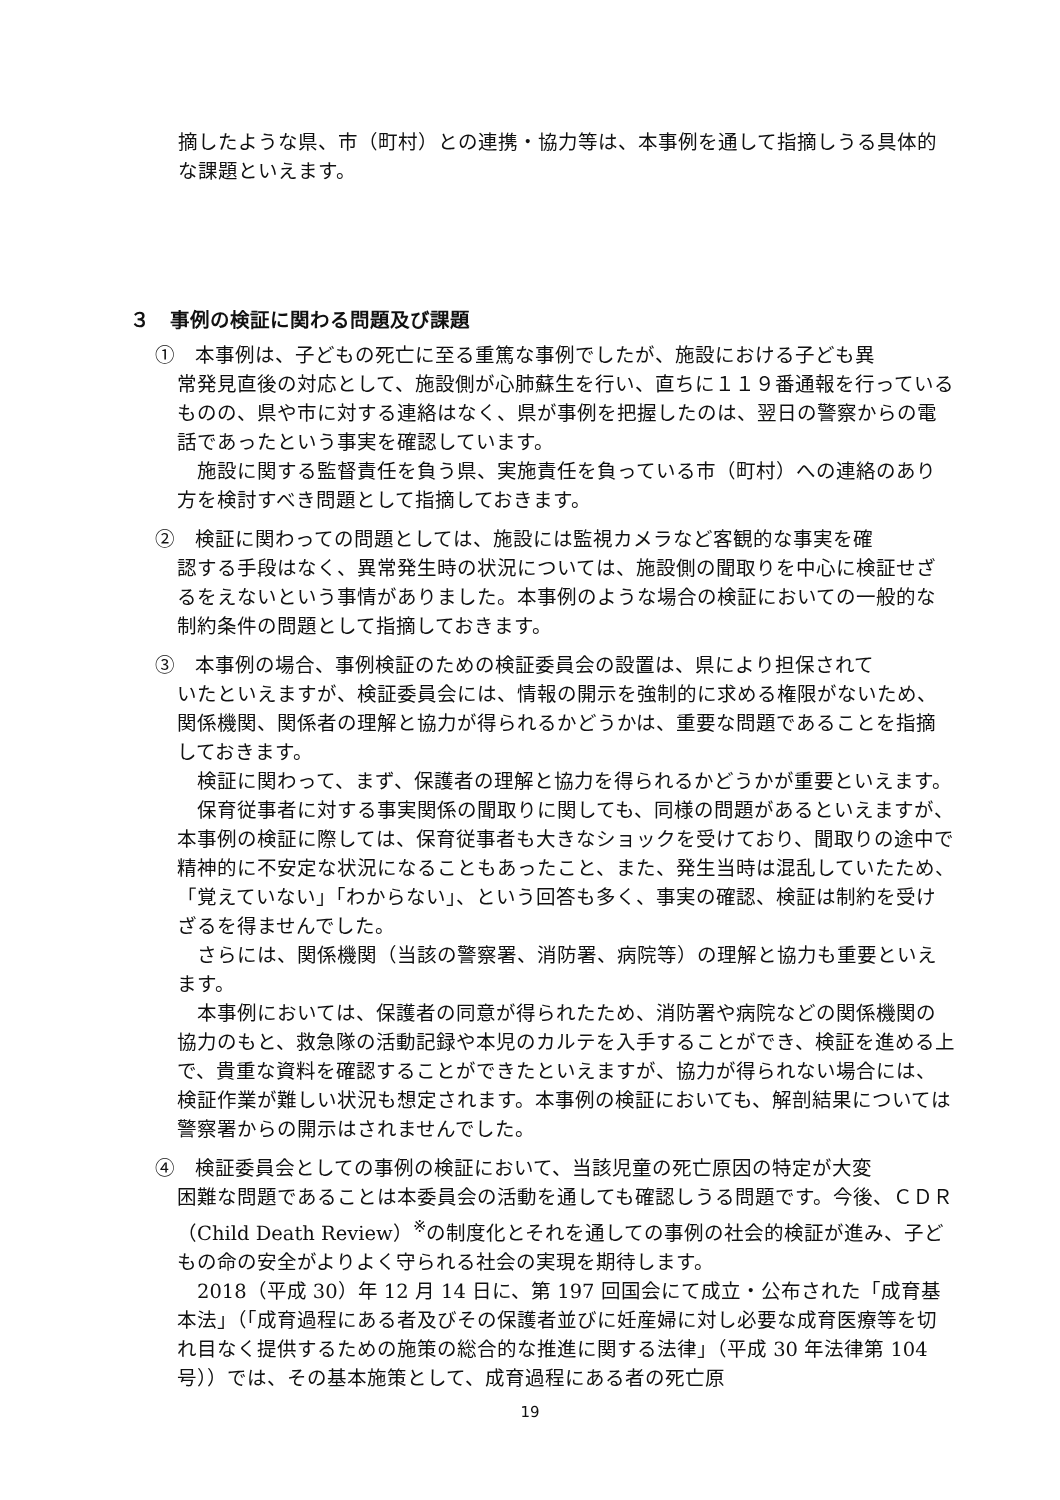摘したような県、市（町村）との連携・協力等は、本事例を通して指摘しうる具体的な課題といえます。
３　事例の検証に関わる問題及び課題
①　本事例は、子どもの死亡に至る重篤な事例でしたが、施設における子ども異
常発見直後の対応として、施設側が心肺蘇生を行い、直ちに１１９番通報を行っているものの、県や市に対する連絡はなく、県が事例を把握したのは、翌日の警察からの電話であったという事実を確認しています。
施設に関する監督責任を負う県、実施責任を負っている市（町村）への連絡のあり方を検討すべき問題として指摘しておきます。
②　検証に関わっての問題としては、施設には監視カメラなど客観的な事実を確
認する手段はなく、異常発生時の状況については、施設側の聞取りを中心に検証せざるをえないという事情がありました。本事例のような場合の検証においての一般的な制約条件の問題として指摘しておきます。
③　本事例の場合、事例検証のための検証委員会の設置は、県により担保されて
いたといえますが、検証委員会には、情報の開示を強制的に求める権限がないため、関係機関、関係者の理解と協力が得られるかどうかは、重要な問題であることを指摘しておきます。
検証に関わって、まず、保護者の理解と協力を得られるかどうかが重要といえます。
保育従事者に対する事実関係の聞取りに関しても、同様の問題があるといえますが、本事例の検証に際しては、保育従事者も大きなショックを受けており、聞取りの途中で精神的に不安定な状況になることもあったこと、また、発生当時は混乱していたため、「覚えていない」「わからない」、という回答も多く、事実の確認、検証は制約を受けざるを得ませんでした。
さらには、関係機関（当該の警察署、消防署、病院等）の理解と協力も重要といえます。
本事例においては、保護者の同意が得られたため、消防署や病院などの関係機関の協力のもと、救急隊の活動記録や本児のカルテを入手することができ、検証を進める上で、貴重な資料を確認することができたといえますが、協力が得られない場合には、検証作業が難しい状況も想定されます。本事例の検証においても、解剖結果については警察署からの開示はされませんでした。
④　検証委員会としての事例の検証において、当該児童の死亡原因の特定が大変
困難な問題であることは本委員会の活動を通しても確認しうる問題です。今後、ＣＤＲ（Child Death Review）<sup>※</sup>の制度化とそれを通しての事例の社会的検証が進み、子どもの命の安全がよりよく守られる社会の実現を期待します。
2018（平成 30）年 12 月 14 日に、第 197 回国会にて成立・公布された「成育基本法」（「成育過程にある者及びその保護者並びに妊産婦に対し必要な成育医療等を切れ目なく提供するための施策の総合的な推進に関する法律」（平成 30 年法律第 104 号））では、その基本施策として、成育過程にある者の死亡原
19